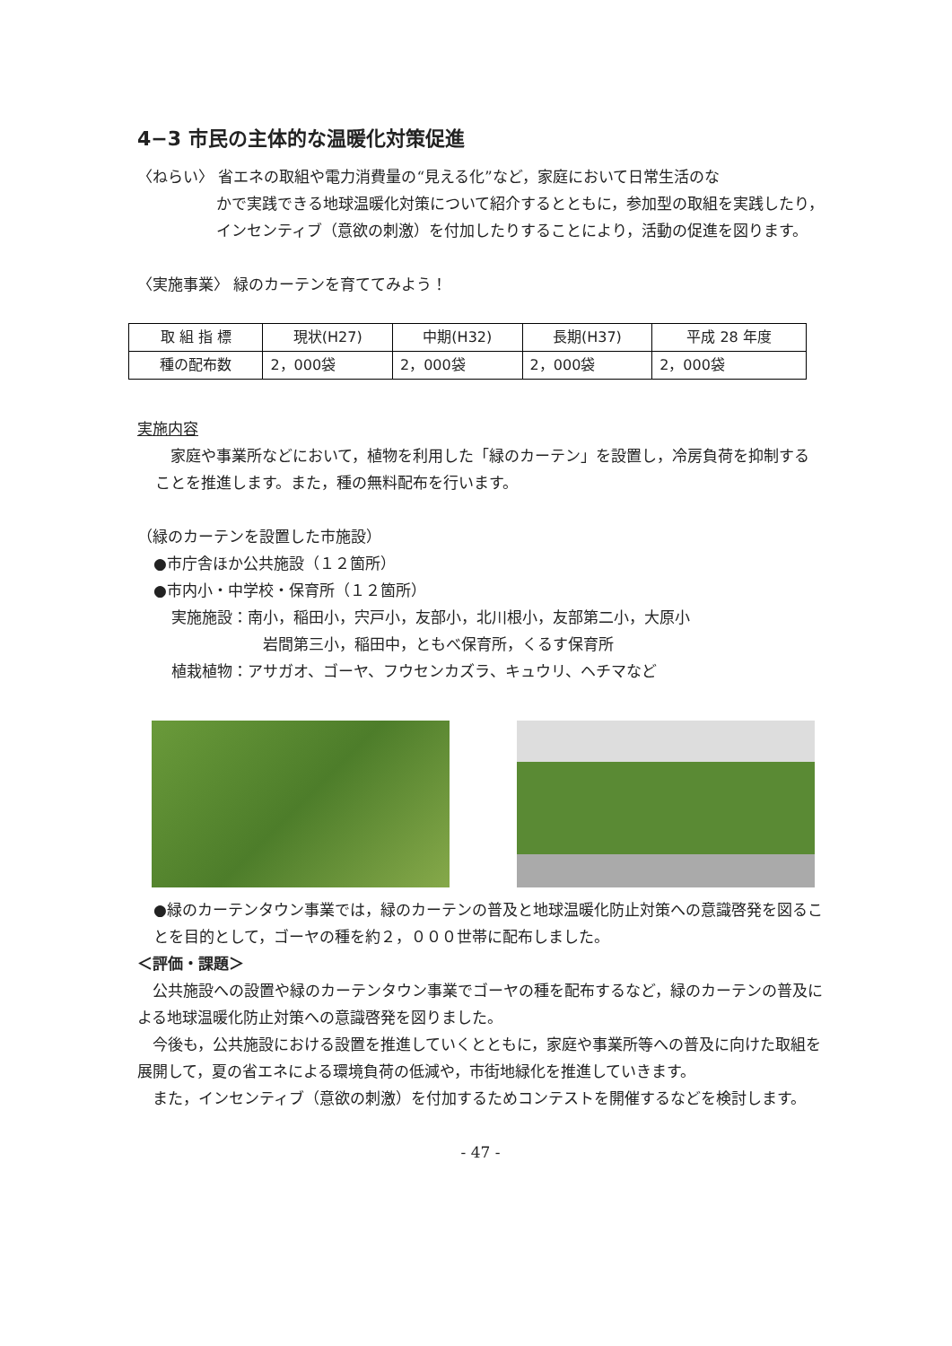4−3 市民の主体的な温暖化対策促進
〈ねらい〉 省エネの取組や電力消費量の“見える化”など，家庭において日常生活のな
かで実践できる地球温暖化対策について紹介するとともに，参加型の取組を実践したり，インセンティブ（意欲の刺激）を付加したりすることにより，活動の促進を図ります。
〈実施事業〉 緑のカーテンを育ててみよう！
| 取 組 指 標 | 現状(H27) | 中期(H32) | 長期(H37) | 平成 28 年度 |
| --- | --- | --- | --- | --- |
| 種の配布数 | 2，000袋 | 2，000袋 | 2，000袋 | 2，000袋 |
実施内容
　家庭や事業所などにおいて，植物を利用した「緑のカーテン」を設置し，冷房負荷を抑制することを推進します。また，種の無料配布を行います。
（緑のカーテンを設置した市施設）
●市庁舎ほか公共施設（１２箇所）
●市内小・中学校・保育所（１２箇所）
実施施設：南小，稲田小，宍戸小，友部小，北川根小，友部第二小，大原小
岩間第三小，稲田中，ともべ保育所，くるす保育所
植栽植物：アサガオ、ゴーヤ、フウセンカズラ、キュウリ、ヘチマなど
●緑のカーテンタウン事業では，緑のカーテンの普及と地球温暖化防止対策への意識啓発を図ることを目的として，ゴーヤの種を約２，０００世帯に配布しました。
＜評価・課題＞
　公共施設への設置や緑のカーテンタウン事業でゴーヤの種を配布するなど，緑のカーテンの普及による地球温暖化防止対策への意識啓発を図りました。
　今後も，公共施設における設置を推進していくとともに，家庭や事業所等への普及に向けた取組を展開して，夏の省エネによる環境負荷の低減や，市街地緑化を推進していきます。
　また，インセンティブ（意欲の刺激）を付加するためコンテストを開催するなどを検討します。
- 47 -